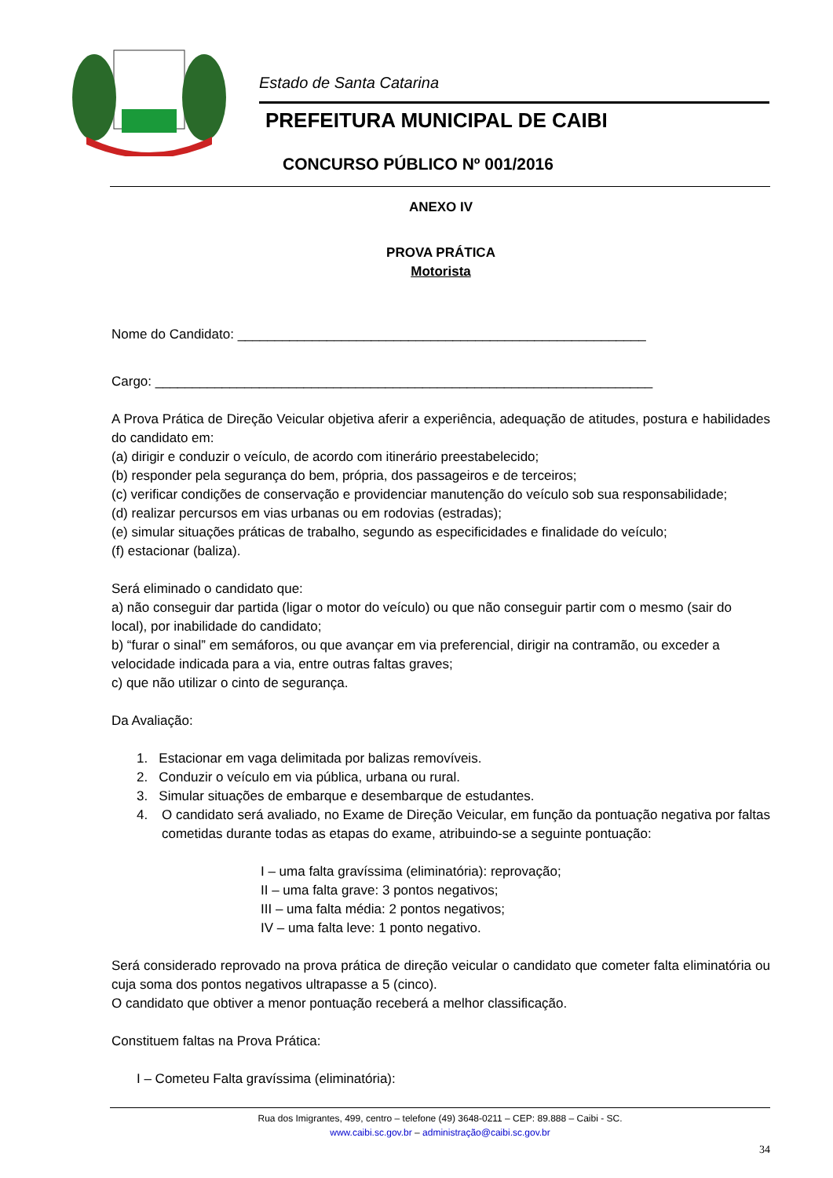Estado de Santa Catarina
PREFEITURA MUNICIPAL DE CAIBI
CONCURSO PÚBLICO Nº 001/2016
ANEXO IV
PROVA PRÁTICA
Motorista
Nome do Candidato: _______________________________________________________
Cargo: ___________________________________________________________________
A Prova Prática de Direção Veicular objetiva aferir a experiência, adequação de atitudes, postura e habilidades do candidato em:
(a) dirigir e conduzir o veículo, de acordo com itinerário preestabelecido;
(b) responder pela segurança do bem, própria, dos passageiros e de terceiros;
(c) verificar condições de conservação e providenciar manutenção do veículo sob sua responsabilidade;
(d) realizar percursos em vias urbanas ou em rodovias (estradas);
(e) simular situações práticas de trabalho, segundo as especificidades e finalidade do veículo;
(f) estacionar (baliza).
Será eliminado o candidato que:
a) não conseguir dar partida (ligar o motor do veículo) ou que não conseguir partir com o mesmo (sair do local), por inabilidade do candidato;
b) “furar o sinal” em semáforos, ou que avançar em via preferencial, dirigir na contramão, ou exceder a velocidade indicada para a via, entre outras faltas graves;
c) que não utilizar o cinto de segurança.
Da Avaliação:
1. Estacionar em vaga delimitada por balizas removíveis.
2. Conduzir o veículo em via pública, urbana ou rural.
3. Simular situações de embarque e desembarque de estudantes.
4. O candidato será avaliado, no Exame de Direção Veicular, em função da pontuação negativa por faltas cometidas durante todas as etapas do exame, atribuindo-se a seguinte pontuação:
I – uma falta gravíssima (eliminatória): reprovação;
II – uma falta grave: 3 pontos negativos;
III – uma falta média: 2 pontos negativos;
IV – uma falta leve: 1 ponto negativo.
Será considerado reprovado na prova prática de direção veicular o candidato que cometer falta eliminatória ou cuja soma dos pontos negativos ultrapasse a 5 (cinco).
O candidato que obtiver a menor pontuação receberá a melhor classificação.
Constituem faltas na Prova Prática:
I – Cometeu Falta gravíssima (eliminatória):
Rua dos Imigrantes, 499, centro – telefone (49) 3648-0211 – CEP: 89.888 – Caibi - SC.
www.caibi.sc.gov.br – administração@caibi.sc.gov.br
34